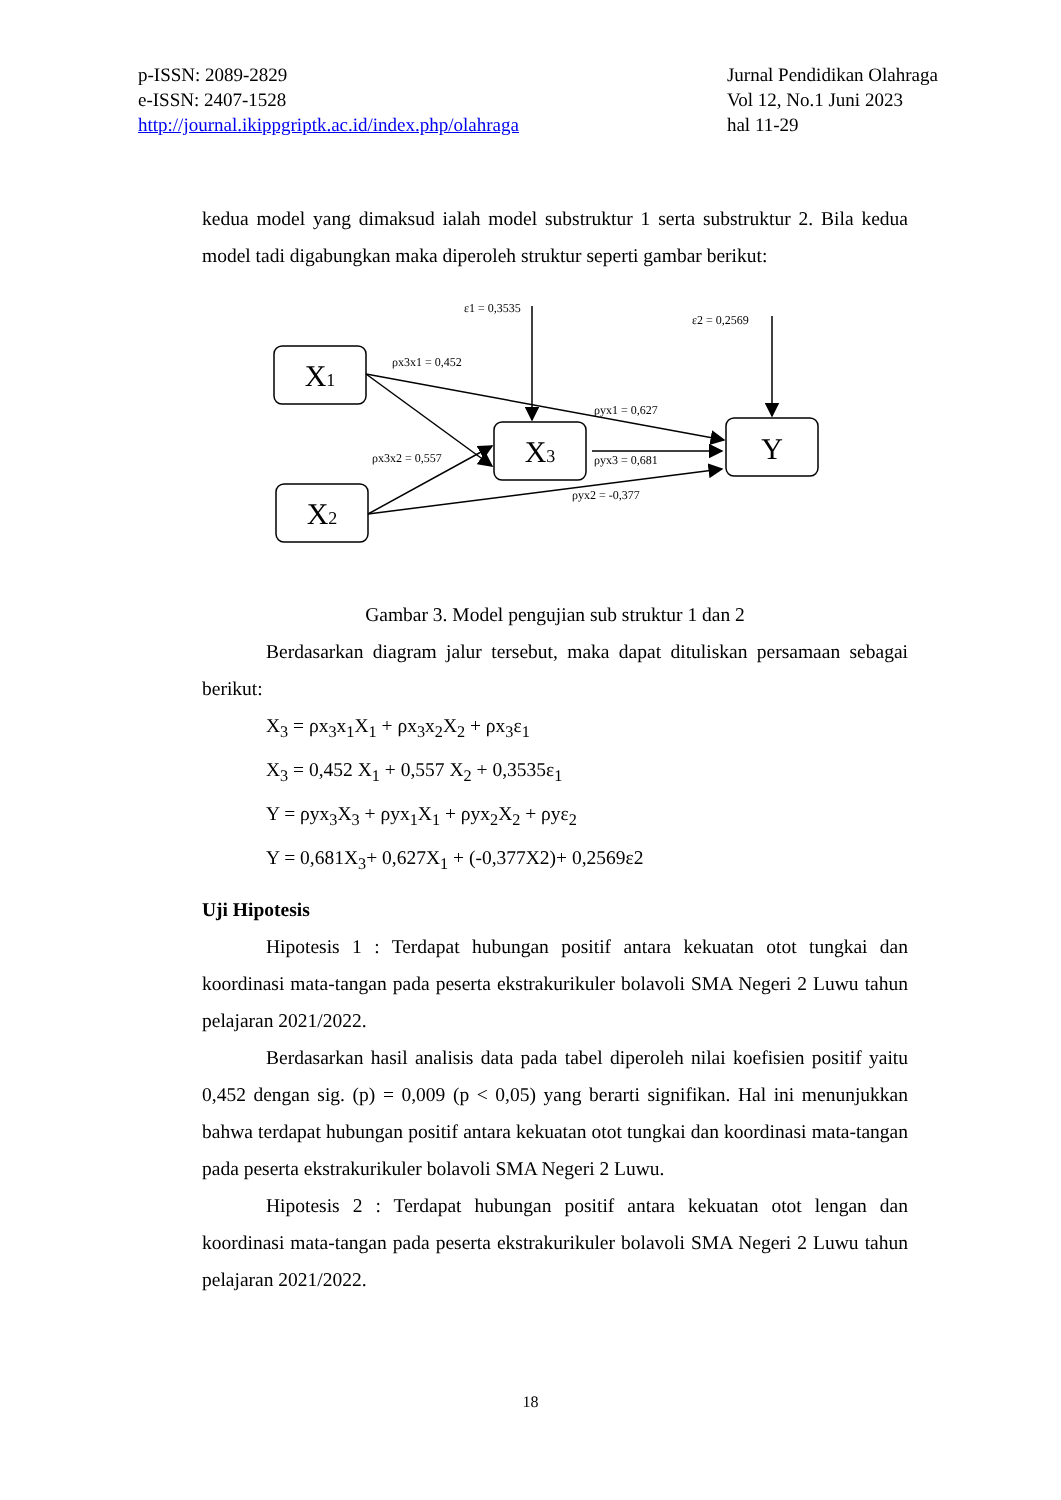p-ISSN: 2089-2829
e-ISSN: 2407-1528
http://journal.ikippgriptk.ac.id/index.php/olahraga
Jurnal Pendidikan Olahraga
Vol 12, No.1 Juni 2023
hal 11-29
kedua model yang dimaksud ialah model substruktur 1 serta substruktur 2. Bila kedua model tadi digabungkan maka diperoleh struktur seperti gambar berikut:
X1
X2
X3
Y
ε1 = 0,3535
ε2 = 0,2569
ρx3x1 = 0,452
ρyx1 = 0,627
ρx3x2 = 0,557
ρyx3 = 0,681
ρyx2 = -0,377
Gambar 3. Model pengujian sub struktur 1 dan 2
Berdasarkan diagram jalur tersebut, maka dapat dituliskan persamaan sebagai berikut:
X<sub>3</sub> = ρx<sub>3</sub>x<sub>1</sub>X<sub>1</sub> + ρx<sub>3</sub>x<sub>2</sub>X<sub>2</sub> + ρx<sub>3</sub>ε<sub>1</sub>
X<sub>3</sub> = 0,452 X<sub>1</sub> + 0,557 X<sub>2</sub> + 0,3535ε<sub>1</sub>
Y = ρyx<sub>3</sub>X<sub>3</sub> + ρyx<sub>1</sub>X<sub>1</sub> + ρyx<sub>2</sub>X<sub>2</sub> + ρyε<sub>2</sub>
Y = 0,681X<sub>3</sub>+ 0,627X<sub>1</sub> + (-0,377X2)+ 0,2569ε2
Uji Hipotesis
Hipotesis 1 : Terdapat hubungan positif antara kekuatan otot tungkai dan koordinasi mata-tangan pada peserta ekstrakurikuler bolavoli SMA Negeri 2 Luwu tahun pelajaran 2021/2022.
Berdasarkan hasil analisis data pada tabel diperoleh nilai koefisien positif yaitu 0,452 dengan sig. (p) = 0,009 (p < 0,05) yang berarti signifikan. Hal ini menunjukkan bahwa terdapat hubungan positif antara kekuatan otot tungkai dan koordinasi mata-tangan pada peserta ekstrakurikuler bolavoli SMA Negeri 2 Luwu.
Hipotesis 2 : Terdapat hubungan positif antara kekuatan otot lengan dan koordinasi mata-tangan pada peserta ekstrakurikuler bolavoli SMA Negeri 2 Luwu tahun pelajaran 2021/2022.
18